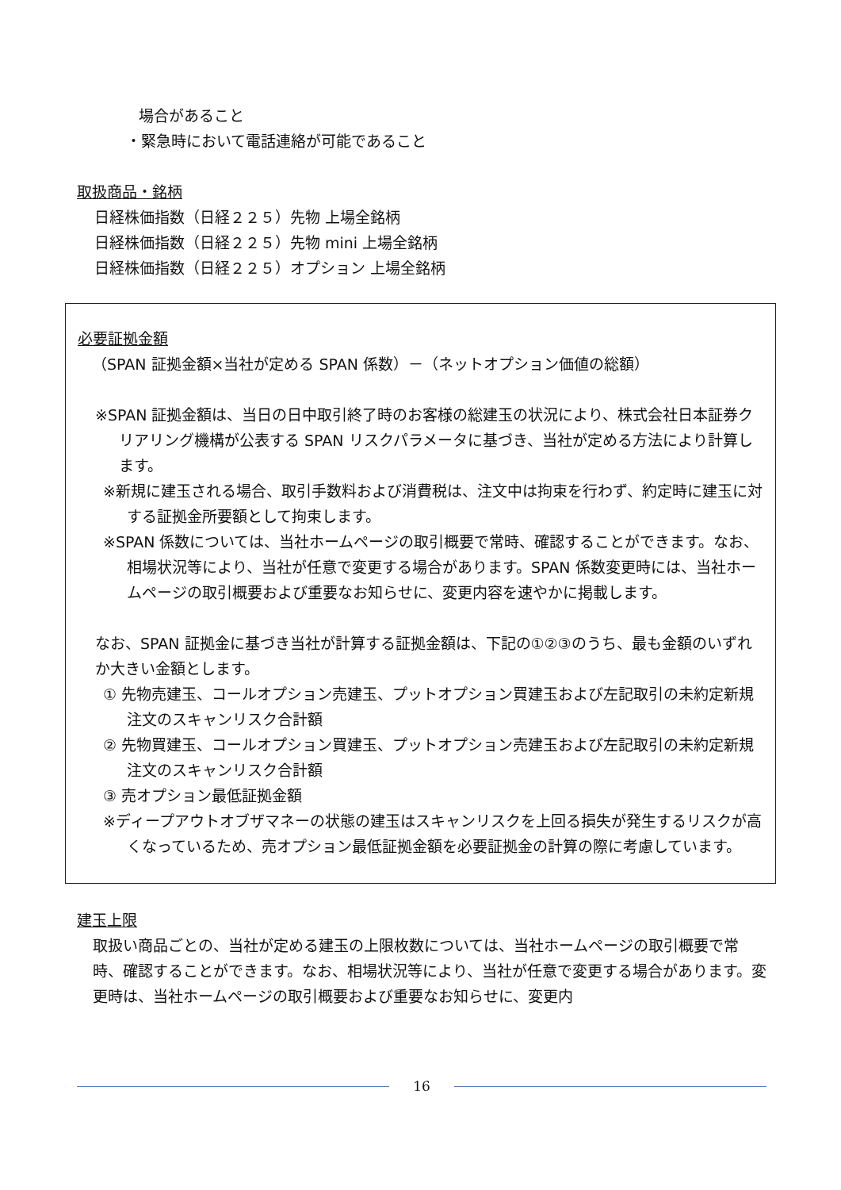場合があること
・緊急時において電話連絡が可能であること
取扱商品・銘柄
日経株価指数（日経２２５）先物 上場全銘柄
日経株価指数（日経２２５）先物 mini 上場全銘柄
日経株価指数（日経２２５）オプション 上場全銘柄
必要証拠金額
（SPAN 証拠金額×当社が定める SPAN 係数）－（ネットオプション価値の総額）
※SPAN 証拠金額は、当日の日中取引終了時のお客様の総建玉の状況により、株式会社日本証券クリアリング機構が公表する SPAN リスクパラメータに基づき、当社が定める方法により計算します。
※新規に建玉される場合、取引手数料および消費税は、注文中は拘束を行わず、約定時に建玉に対する証拠金所要額として拘束します。
※SPAN 係数については、当社ホームページの取引概要で常時、確認することができます。なお、相場状況等により、当社が任意で変更する場合があります。SPAN 係数変更時には、当社ホームページの取引概要および重要なお知らせに、変更内容を速やかに掲載します。
なお、SPAN 証拠金に基づき当社が計算する証拠金額は、下記の①②③のうち、最も金額のいずれか大きい金額とします。
① 先物売建玉、コールオプション売建玉、プットオプション買建玉および左記取引の未約定新規注文のスキャンリスク合計額
② 先物買建玉、コールオプション買建玉、プットオプション売建玉および左記取引の未約定新規注文のスキャンリスク合計額
③ 売オプション最低証拠金額
※ディープアウトオブザマネーの状態の建玉はスキャンリスクを上回る損失が発生するリスクが高くなっているため、売オプション最低証拠金額を必要証拠金の計算の際に考慮しています。
建玉上限
取扱い商品ごとの、当社が定める建玉の上限枚数については、当社ホームページの取引概要で常時、確認することができます。なお、相場状況等により、当社が任意で変更する場合があります。変更時は、当社ホームページの取引概要および重要なお知らせに、変更内
16